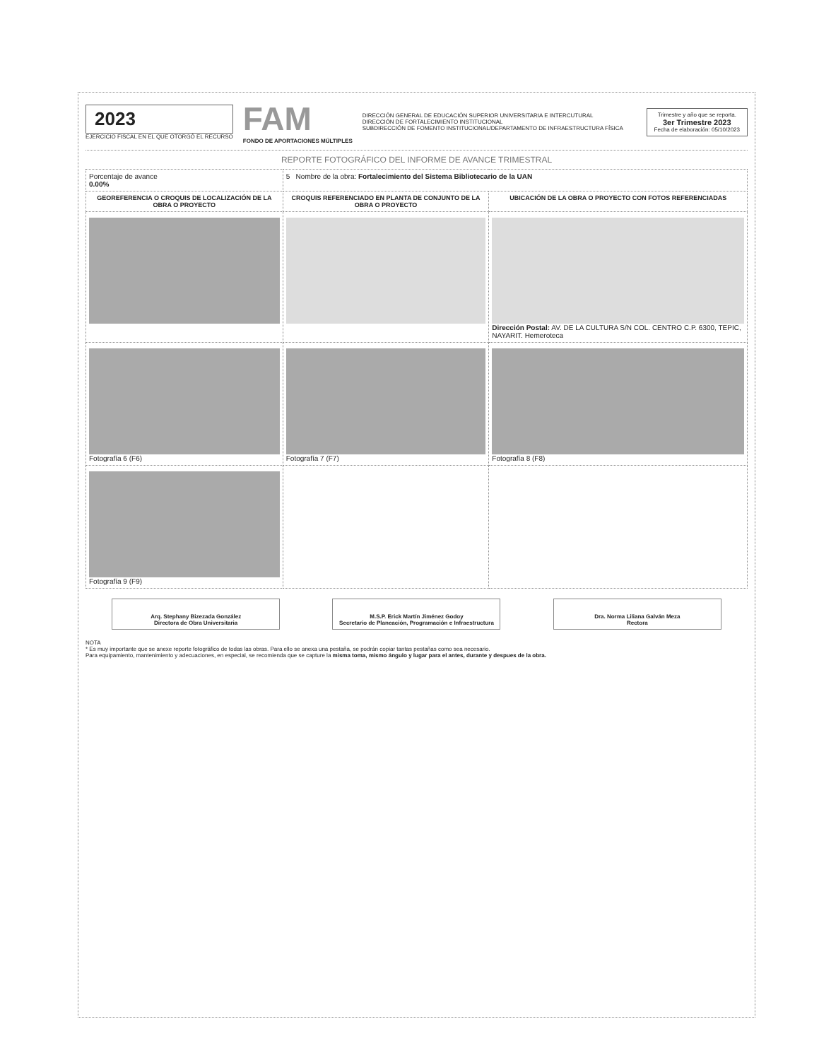2023
EJERCICIO FISCAL EN EL QUE OTORGÓ EL RECURSO
FAM
FONDO DE APORTACIONES MÚLTIPLES
DIRECCIÓN GENERAL DE EDUCACIÓN SUPERIOR UNIVERSITARIA E INTERCUTURAL
DIRECCIÓN DE FORTALECIMIENTO INSTITUCIONAL
SUBDIRECCIÓN DE FOMENTO INSTITUCIONAL/DEPARTAMENTO DE INFRAESTRUCTURA FÍSICA
Trimestre y año que se reporta.
3er Trimestre 2023
Fecha de elaboración: 05/10/2023
REPORTE FOTOGRÁFICO DEL INFORME DE AVANCE TRIMESTRAL
| Porcentaje de avance 0.00% | 5 Nombre de la obra: Fortalecimiento del Sistema Bibliotecario de la UAN | |
| GEOREFERENCIA O CROQUIS DE LOCALIZACIÓN DE LA OBRA O PROYECTO | CROQUIS REFERENCIADO EN PLANTA DE CONJUNTO DE LA OBRA O PROYECTO | UBICACIÓN DE LA OBRA O PROYECTO CON FOTOS REFERENCIADAS |
| | | Dirección Postal: AV. DE LA CULTURA S/N COL. CENTRO C.P. 6300, TEPIC, NAYARIT. Hemeroteca |
| Fotografía 6 (F6) | Fotografía 7 (F7) | Fotografía 8 (F8) |
| Fotografía 9 (F9) | | |
Arq. Stephany Bizezada González
Directora de Obra Universitaria
M.S.P. Erick Martín Jiménez Godoy
Secretario de Planeación, Programación e Infraestructura
Dra. Norma Liliana Galván Meza
Rectora
NOTA
* Es muy importante que se anexe reporte fotográfico de todas las obras. Para ello se anexa una pestaña, se podrán copiar tantas pestañas como sea necesario.
Para equipamiento, mantenimiento y adecuaciones, en especial, se recomienda que se capture la misma toma, mismo ángulo y lugar para el antes, durante y despues de la obra.